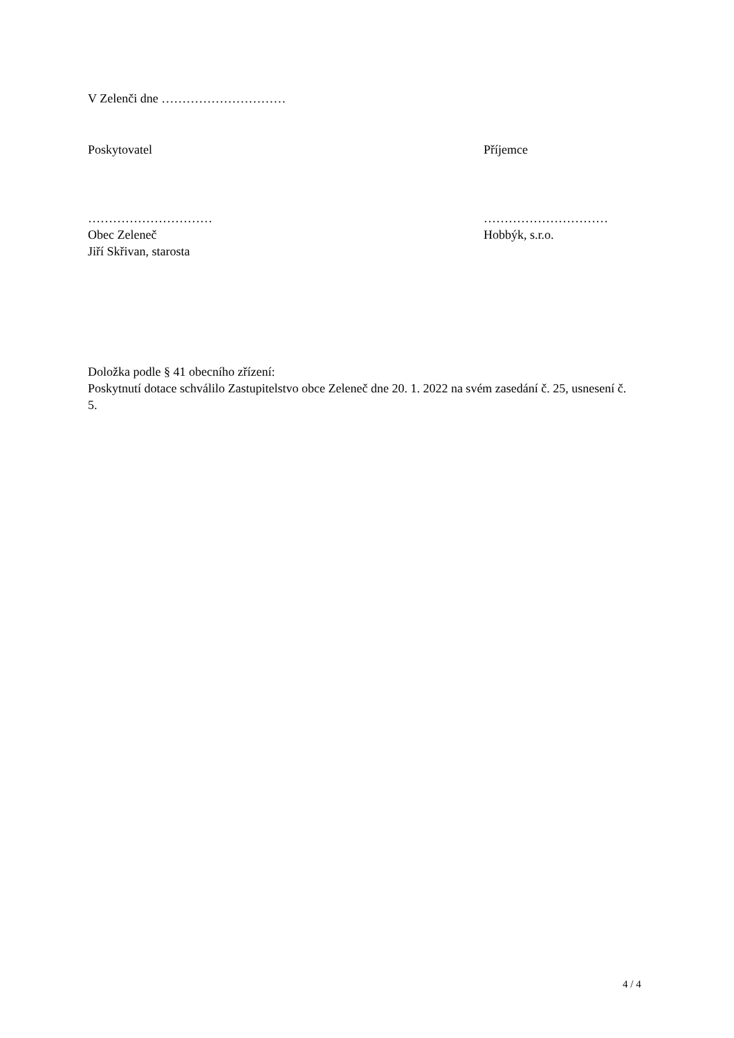V Zelenči dne …………………………
Poskytovatel Příjemce
…………………………
Obec Zeleneč
Jiří Skřivan, starosta
…………………………
Hobbýk, s.r.o.
Doložka podle § 41 obecního zřízení:
Poskytnutí dotace schválilo Zastupitelstvo obce Zeleneč dne 20. 1. 2022 na svém zasedání č. 25, usnesení č. 5.
4 / 4